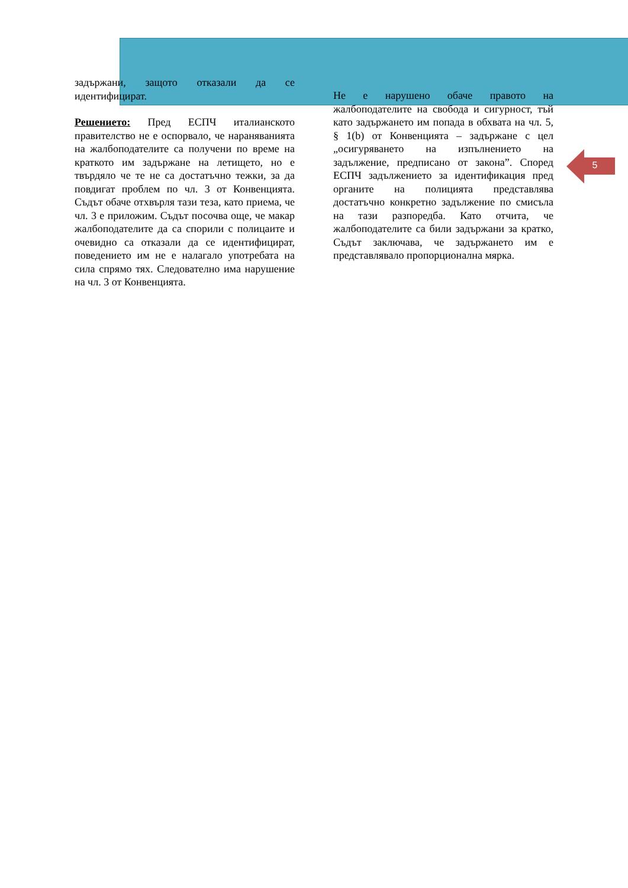задържани, защото отказали да се идентифицират.
Решението: Пред ЕСПЧ италианското правителство не е оспорвало, че нараняванията на жалбоподателите са получени по време на краткото им задържане на летището, но е твърдяло че те не са достатъчно тежки, за да повдигат проблем по чл. 3 от Конвенцията. Съдът обаче отхвърля тази теза, като приема, че чл. 3 е приложим. Съдът посочва още, че макар жалбоподателите да са спорили с полицаите и очевидно са отказали да се идентифицират, поведението им не е налагало употребата на сила спрямо тях. Следователно има нарушение на чл. 3 от Конвенцията.
Не е нарушено обаче правото на жалбоподателите на свобода и сигурност, тъй като задържането им попада в обхвата на чл. 5, § 1(b) от Конвенцията – задържане с цел „осигуряването на изпълнението на задължение, предписано от закона”. Според ЕСПЧ задължението за идентификация пред органите на полицията представлява достатъчно конкретно задължение по смисъла на тази разпоредба. Като отчита, че жалбоподателите са били задържани за кратко, Съдът заключава, че задържането им е представлявало пропорционална мярка.
5